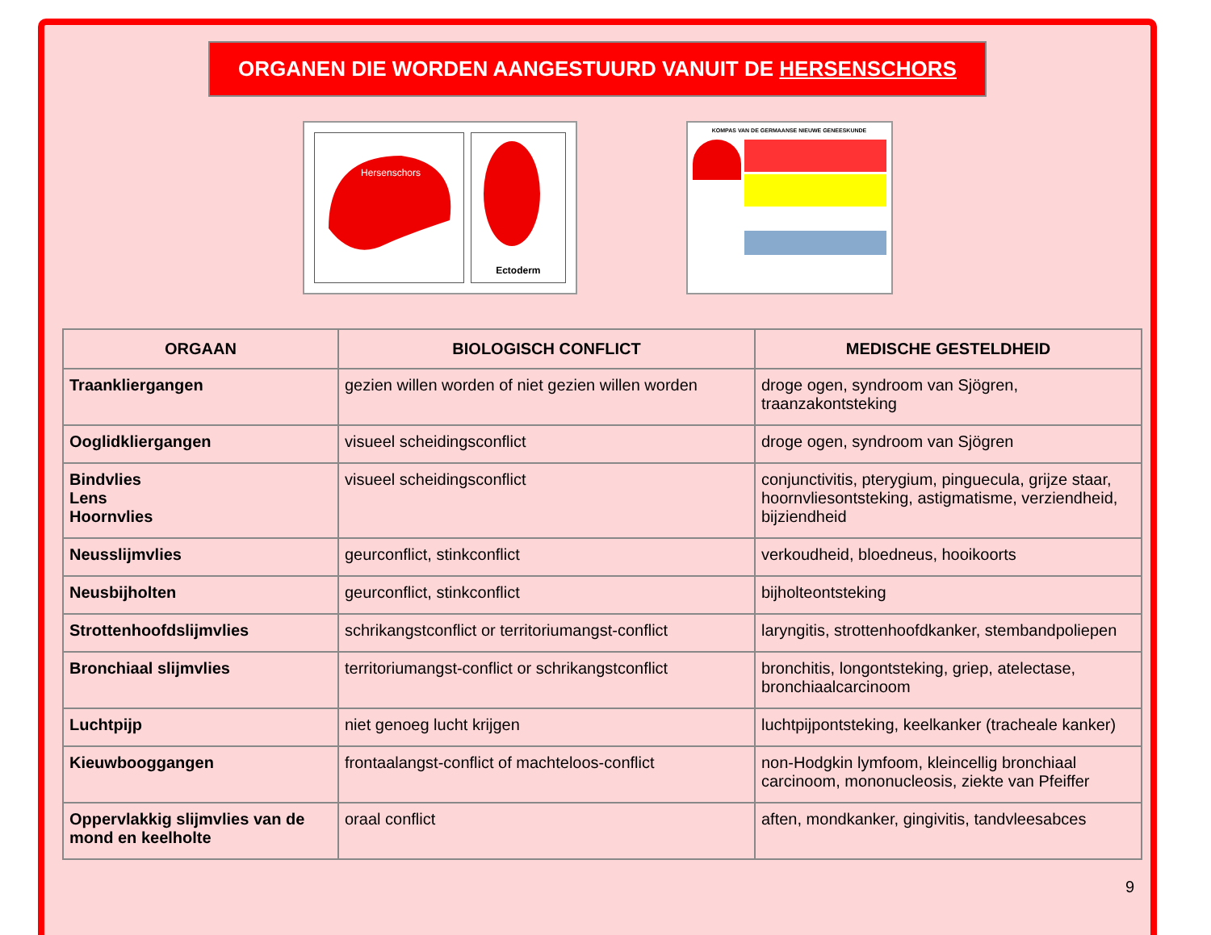ORGANEN DIE WORDEN AANGESTUURD VANUIT DE HERSENSCHORS
Hersenschors
Ectoderm
KOMPAS VAN DE GERMAANSE NIEUWE GENEESKUNDE
| ORGAAN | BIOLOGISCH CONFLICT | MEDISCHE GESTELDHEID |
| --- | --- | --- |
| Traankliergangen | gezien willen worden of niet gezien willen worden | droge ogen, syndroom van Sjögren, traanzakontsteking |
| Ooglidkliergangen | visueel scheidingsconflict | droge ogen, syndroom van Sjögren |
| Bindvlies Lens Hoornvlies | visueel scheidingsconflict | conjunctivitis, pterygium, pinguecula, grijze staar, hoornvliesontsteking, astigmatisme, verziendheid, bijziendheid |
| Neusslijmvlies | geurconflict, stinkconflict | verkoudheid, bloedneus, hooikoorts |
| Neusbijholten | geurconflict, stinkconflict | bijholteontsteking |
| Strottenhoofdslijmvlies | schrikangstconflict or territoriumangst-conflict | laryngitis, strottenhoofdkanker, stembandpoliepen |
| Bronchiaal slijmvlies | territoriumangst-conflict or schrikangstconflict | bronchitis, longontsteking, griep, atelectase, bronchiaalcarcinoom |
| Luchtpijp | niet genoeg lucht krijgen | luchtpijpontsteking, keelkanker (tracheale kanker) |
| Kieuwbooggangen | frontaalangst-conflict of machteloos-conflict | non-Hodgkin lymfoom, kleincellig bronchiaal carcinoom, mononucleosis, ziekte van Pfeiffer |
| Oppervlakkig slijmvlies van de mond en keelholte | oraal conflict | aften, mondkanker, gingivitis, tandvleesabces |
9